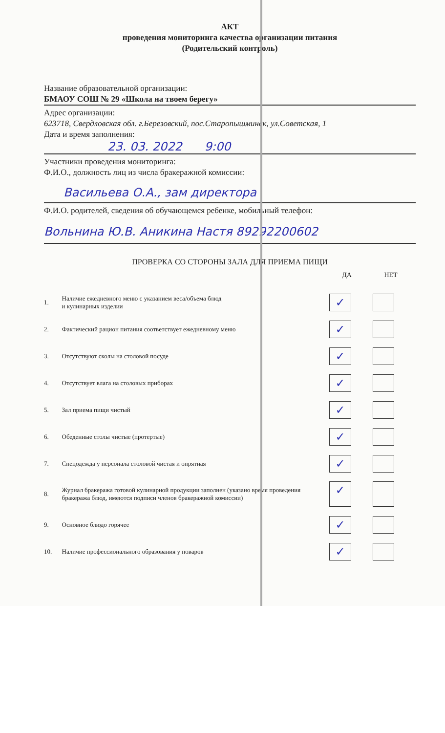АКТ
проведения мониторинга качества организации питания
(Родительский контроль)
Название образовательной организации:
БМАОУ СОШ № 29 «Школа на твоем берегу»
Адрес организации:
623718, Свердловская обл. г.Березовский, пос.Старопышминск, ул.Советская, 1
Дата и время заполнения:
23. 03. 2022 9:00
Участники проведения мониторинга:
Ф.И.О., должность лиц из числа бракеражной комиссии:
Васильева О.А., зам директора
Ф.И.О. родителей, сведения об обучающемся ребенке, мобильный телефон:
Вольнина Ю.В. Аникина Настя 89292200602
ПРОВЕРКА СО СТОРОНЫ ЗАЛА ДЛЯ ПРИЕМА ПИЩИ
ДА НЕТ
1. Наличие ежедневного меню с указанием веса/объема блюд
и кулинарных изделии ✓
2. Фактический рацион питания соответствует ежедневному меню ✓
3. Отсутствуют сколы на столовой посуде ✓
4. Отсутствует влага на столовых приборах ✓
5. Зал приема пищи чистый ✓
6. Обеденные столы чистые (протертые) ✓
7. Спецодежда у персонала столовой чистая и опрятная ✓
8. Журнал бракеража готовой кулинарной продукции заполнен (указано время проведения бракеража блюд, имеются подписи членов бракеражной комиссии) ✓
9. Основное блюдо горячее ✓
10. Наличие профессионального образования у поваров ✓